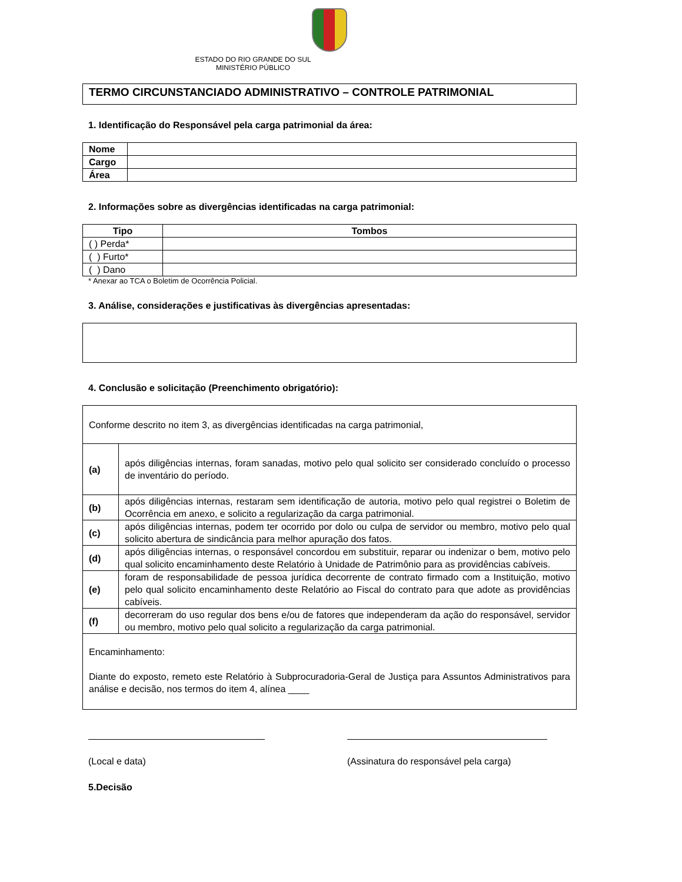ESTADO DO RIO GRANDE DO SUL
MINISTÉRIO PÚBLICO
TERMO CIRCUNSTANCIADO ADMINISTRATIVO – CONTROLE PATRIMONIAL
1. Identificação do Responsável pela carga patrimonial da área:
| Nome | |
| Cargo | |
| Área | |
2. Informações sobre as divergências identificadas na carga patrimonial:
| Tipo | Tombos |
| --- | --- |
| ( ) Perda* | |
| ( ) Furto* | |
| ( ) Dano | |
* Anexar ao TCA o Boletim de Ocorrência Policial.
3. Análise, considerações e justificativas às divergências apresentadas:
4. Conclusão e solicitação (Preenchimento obrigatório):
| Conforme descrito no item 3, as divergências identificadas na carga patrimonial, | |
| (a) | após diligências internas, foram sanadas, motivo pelo qual solicito ser considerado concluído o processo de inventário do período. |
| (b) | após diligências internas, restaram sem identificação de autoria, motivo pelo qual registrei o Boletim de Ocorrência em anexo, e solicito a regularização da carga patrimonial. |
| (c) | após diligências internas, podem ter ocorrido por dolo ou culpa de servidor ou membro, motivo pelo qual solicito abertura de sindicância para melhor apuração dos fatos. |
| (d) | após diligências internas, o responsável concordou em substituir, reparar ou indenizar o bem, motivo pelo qual solicito encaminhamento deste Relatório à Unidade de Patrimônio para as providências cabíveis. |
| (e) | foram de responsabilidade de pessoa jurídica decorrente de contrato firmado com a Instituição, motivo pelo qual solicito encaminhamento deste Relatório ao Fiscal do contrato para que adote as providências cabíveis. |
| (f) | decorreram do uso regular dos bens e/ou de fatores que independeram da ação do responsável, servidor ou membro, motivo pelo qual solicito a regularização da carga patrimonial. |
| Encaminhamento: Diante do exposto, remeto este Relatório à Subprocuradoria-Geral de Justiça para Assuntos Administrativos para análise e decisão, nos termos do item 4, alínea ____ | |
(Local e data) (Assinatura do responsável pela carga)
5.Decisão